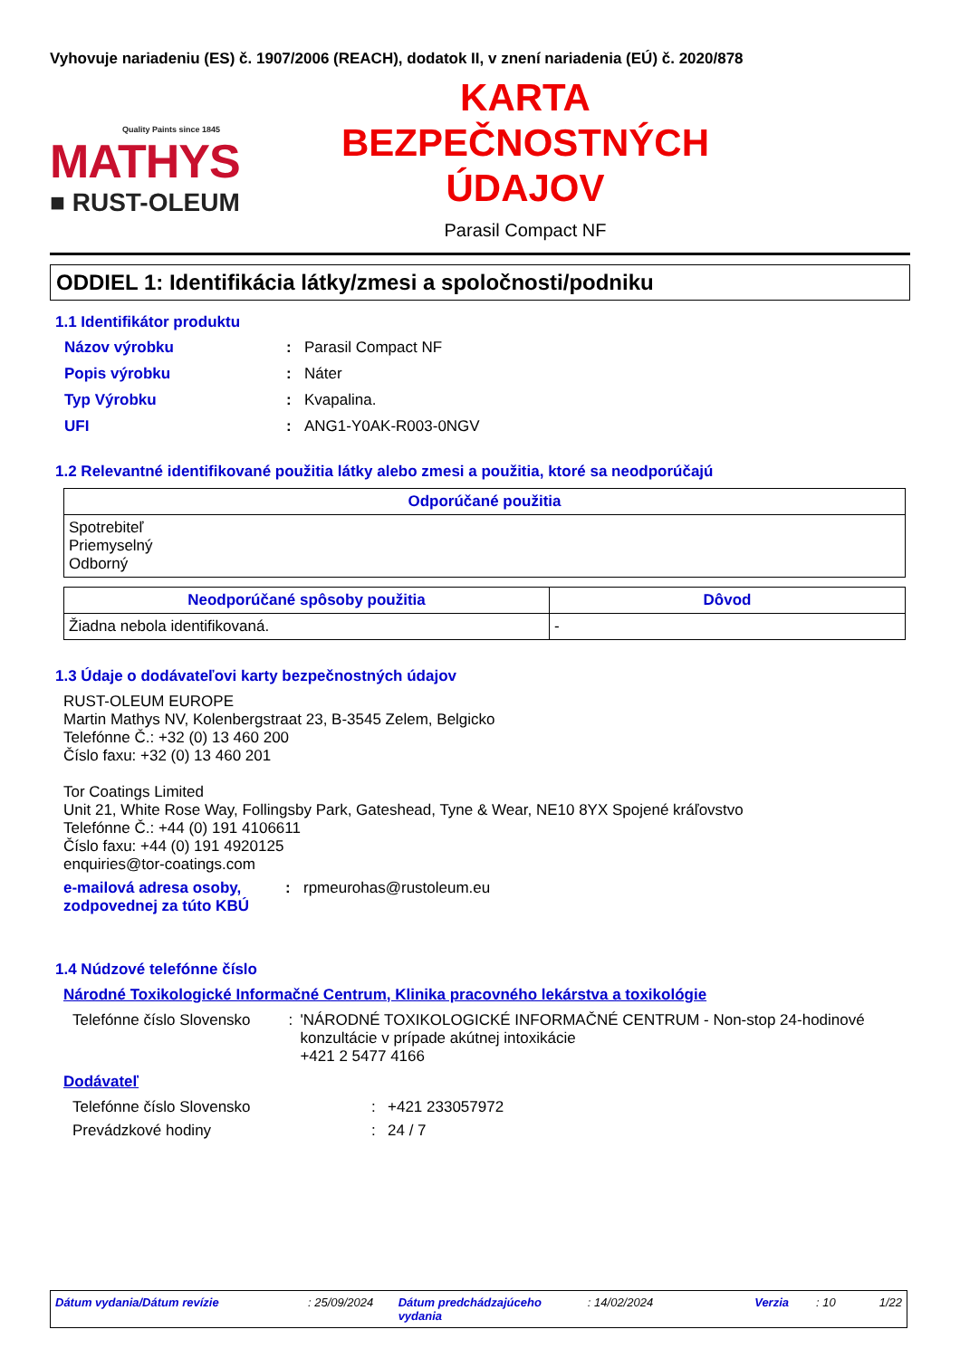Vyhovuje nariadeniu (ES) č. 1907/2006 (REACH), dodatok II, v znení nariadenia (EÚ) č. 2020/878
Quality Paints since 1845
MATHYS
■ RUST-OLEUM
KARTA
BEZPEČNOSTNÝCH
ÚDAJOV
Parasil Compact NF
ODDIEL 1: Identifikácia látky/zmesi a spoločnosti/podniku
1.1 Identifikátor produktu
Názov výrobku: Parasil Compact NF
Popis výrobku: Náter
Typ Výrobku: Kvapalina.
UFI: ANG1-Y0AK-R003-0NGV
1.2 Relevantné identifikované použitia látky alebo zmesi a použitia, ktoré sa neodporúčajú
| Odporúčané použitia |
| --- |
| Spotrebiteľ Priemyselný Odborný |
| Neodporúčané spôsoby použitia | Dôvod |
| --- | --- |
| Žiadna nebola identifikovaná. | - |
1.3 Údaje o dodávateľovi karty bezpečnostných údajov
RUST-OLEUM EUROPE
Martin Mathys NV, Kolenbergstraat 23, B-3545 Zelem, Belgicko
Telefónne Č.: +32 (0) 13 460 200
Číslo faxu: +32 (0) 13 460 201
Tor Coatings Limited
Unit 21, White Rose Way, Follingsby Park, Gateshead, Tyne & Wear, NE10 8YX Spojené kráľovstvo
Telefónne Č.: +44 (0) 191 4106611
Číslo faxu: +44 (0) 191 4920125
enquiries@tor-coatings.com
e-mailová adresa osoby, zodpovednej za túto KBÚ: rpmeurohas@rustoleum.eu
1.4 Núdzové telefónne číslo
Národné Toxikologické Informačné Centrum, Klinika pracovného lekárstva a toxikológie
Telefónne číslo Slovensko: 'NÁRODNÉ TOXIKOLOGICKÉ INFORMAČNÉ CENTRUM - Non-stop 24-hodinové konzultácie v prípade akútnej intoxikácie
+421 2 5477 4166
Dodávateľ
Telefónne číslo Slovensko: +421 233057972
Prevádzkové hodiny: 24 / 7
Dátum vydania/Dátum revízie: 25/09/2024 Dátum predchádzajúceho vydania: 14/02/2024 Verzia: 10 1/22